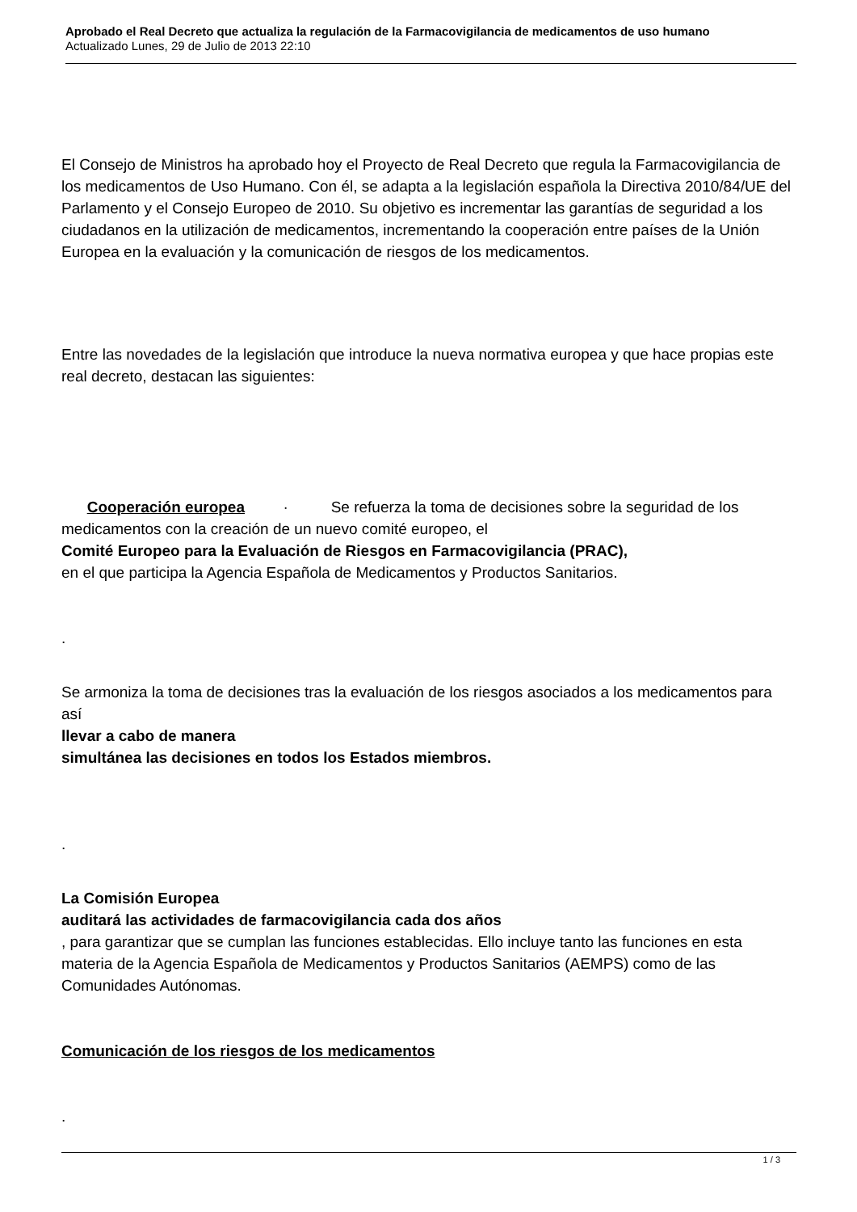Aprobado el Real Decreto que actualiza la regulación de la Farmacovigilancia de medicamentos de uso humano
Actualizado Lunes, 29 de Julio de 2013 22:10
El Consejo de Ministros ha aprobado hoy el Proyecto de Real Decreto que regula la Farmacovigilancia de los medicamentos de Uso Humano. Con él, se adapta a la legislación española la Directiva 2010/84/UE del Parlamento y el Consejo Europeo de 2010. Su objetivo es incrementar las garantías de seguridad a los ciudadanos en la utilización de medicamentos, incrementando la cooperación entre países de la Unión Europea en la evaluación y la comunicación de riesgos de los medicamentos.
Entre las novedades de la legislación que introduce la nueva normativa europea y que hace propias este real decreto, destacan las siguientes:
Cooperación europea · Se refuerza la toma de decisiones sobre la seguridad de los medicamentos con la creación de un nuevo comité europeo, el
Comité Europeo para la Evaluación de Riesgos en Farmacovigilancia (PRAC),
en el que participa la Agencia Española de Medicamentos y Productos Sanitarios.
.
Se armoniza la toma de decisiones tras la evaluación de los riesgos asociados a los medicamentos para así
llevar a cabo de manera
simultánea las decisiones en todos los Estados miembros.
.
La Comisión Europea
auditará las actividades de farmacovigilancia cada dos años
, para garantizar que se cumplan las funciones establecidas. Ello incluye tanto las funciones en esta materia de la Agencia Española de Medicamentos y Productos Sanitarios (AEMPS) como de las Comunidades Autónomas.
Comunicación de los riesgos de los medicamentos
.
1 / 3